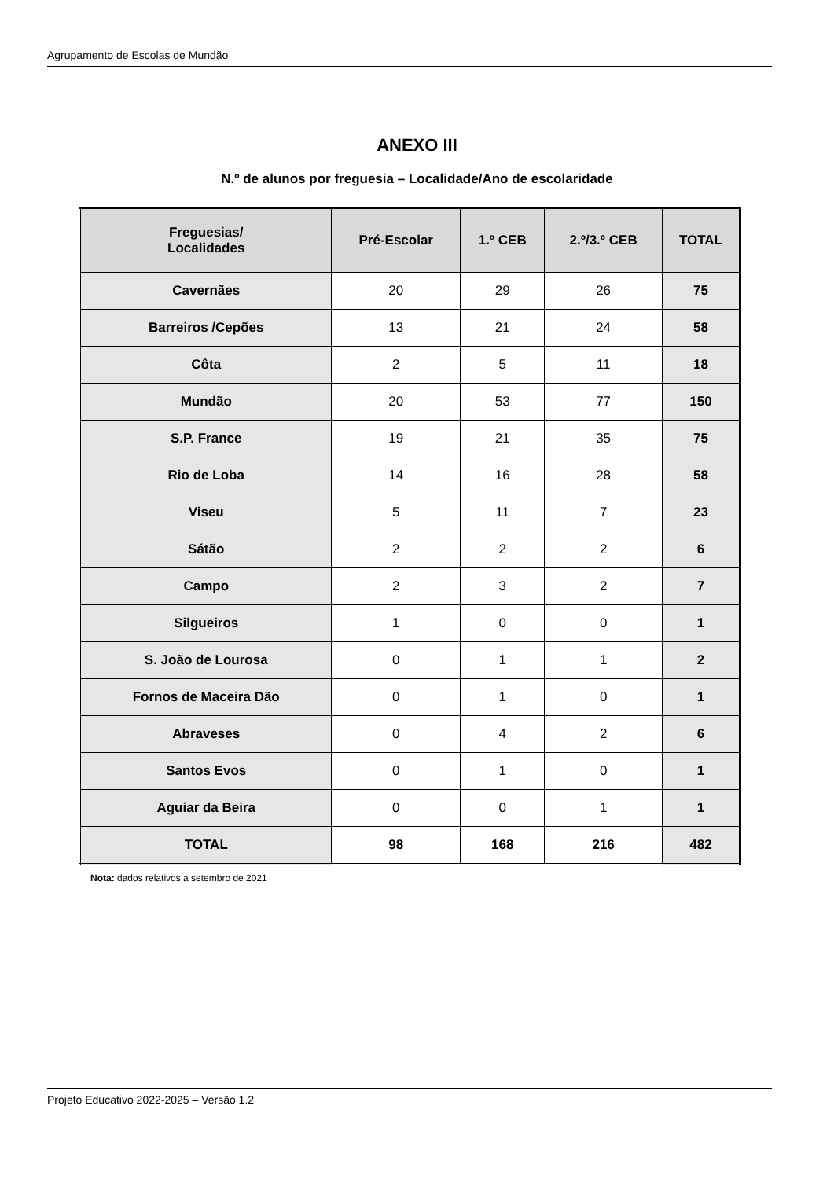Agrupamento de Escolas de Mundão
ANEXO III
N.º de alunos por freguesia – Localidade/Ano de escolaridade
| Freguesias/ Localidades | Pré-Escolar | 1.º CEB | 2.º/3.º CEB | TOTAL |
| --- | --- | --- | --- | --- |
| Cavernães | 20 | 29 | 26 | 75 |
| Barreiros /Cepões | 13 | 21 | 24 | 58 |
| Côta | 2 | 5 | 11 | 18 |
| Mundão | 20 | 53 | 77 | 150 |
| S.P. France | 19 | 21 | 35 | 75 |
| Rio de Loba | 14 | 16 | 28 | 58 |
| Viseu | 5 | 11 | 7 | 23 |
| Sátão | 2 | 2 | 2 | 6 |
| Campo | 2 | 3 | 2 | 7 |
| Silgueiros | 1 | 0 | 0 | 1 |
| S. João de Lourosa | 0 | 1 | 1 | 2 |
| Fornos de Maceira Dão | 0 | 1 | 0 | 1 |
| Abraveses | 0 | 4 | 2 | 6 |
| Santos Evos | 0 | 1 | 0 | 1 |
| Aguiar da Beira | 0 | 0 | 1 | 1 |
| TOTAL | 98 | 168 | 216 | 482 |
Nota: dados relativos a setembro de 2021
Projeto Educativo 2022-2025 – Versão 1.2